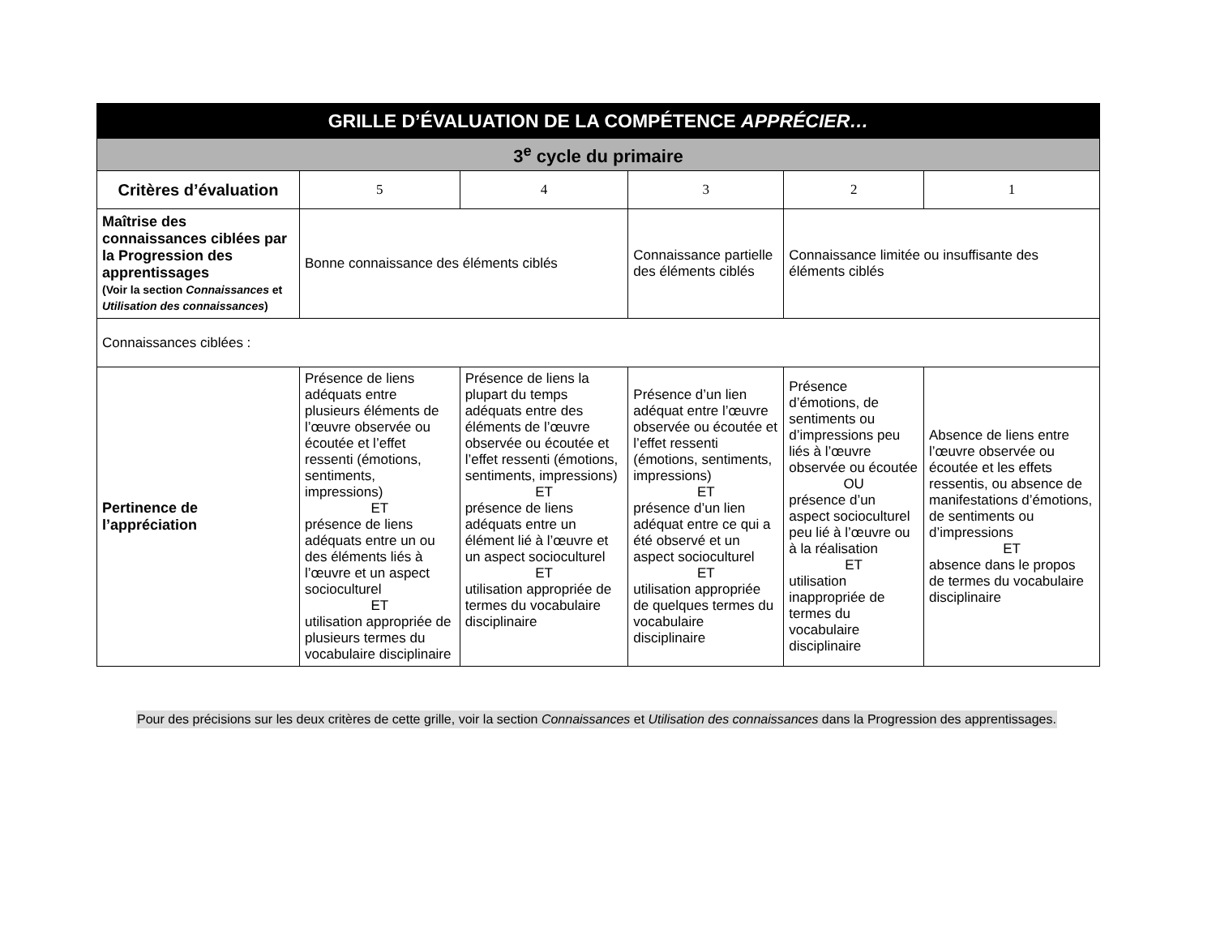| GRILLE D’ÉVALUATION DE LA COMPÉTENCE APPRÉCIER… | | | | | |
| 3<sup>e</sup> cycle du primaire | | | | | |
| Critères d’évaluation | 5 | 4 | 3 | 2 | 1 |
| Maîtrise des connaissances ciblées par la Progression des apprentissages (Voir la section Connaissances et Utilisation des connaissances ) | Bonne connaissance des éléments ciblés | | Connaissance partielle des éléments ciblés | Connaissance limitée ou insuffisante des éléments ciblés | |
| Connaissances ciblées : | | | | | |
| Pertinence de l’appréciation | Présence de liens adéquats entre plusieurs éléments de l’œuvre observée ou écoutée et l’effet ressenti (émotions, sentiments, impressions) ET présence de liens adéquats entre un ou des éléments liés à l’œuvre et un aspect socioculturel ET utilisation appropriée de plusieurs termes du vocabulaire disciplinaire | Présence de liens la plupart du temps adéquats entre des éléments de l’œuvre observée ou écoutée et l’effet ressenti (émotions, sentiments, impressions) ET présence de liens adéquats entre un élément lié à l’œuvre et un aspect socioculturel ET utilisation appropriée de termes du vocabulaire disciplinaire | Présence d’un lien adéquat entre l’œuvre observée ou écoutée et l’effet ressenti (émotions, sentiments, impressions) ET présence d’un lien adéquat entre ce qui a été observé et un aspect socioculturel ET utilisation appropriée de quelques termes du vocabulaire disciplinaire | Présence d’émotions, de sentiments ou d’impressions peu liés à l’œuvre observée ou écoutée OU présence d’un aspect socioculturel peu lié à l’œuvre ou à la réalisation ET utilisation inappropriée de termes du vocabulaire disciplinaire | Absence de liens entre l’œuvre observée ou écoutée et les effets ressentis, ou absence de manifestations d’émotions, de sentiments ou d’impressions ET absence dans le propos de termes du vocabulaire disciplinaire |
Pour des précisions sur les deux critères de cette grille, voir la section Connaissances et Utilisation des connaissances dans la Progression des apprentissages.